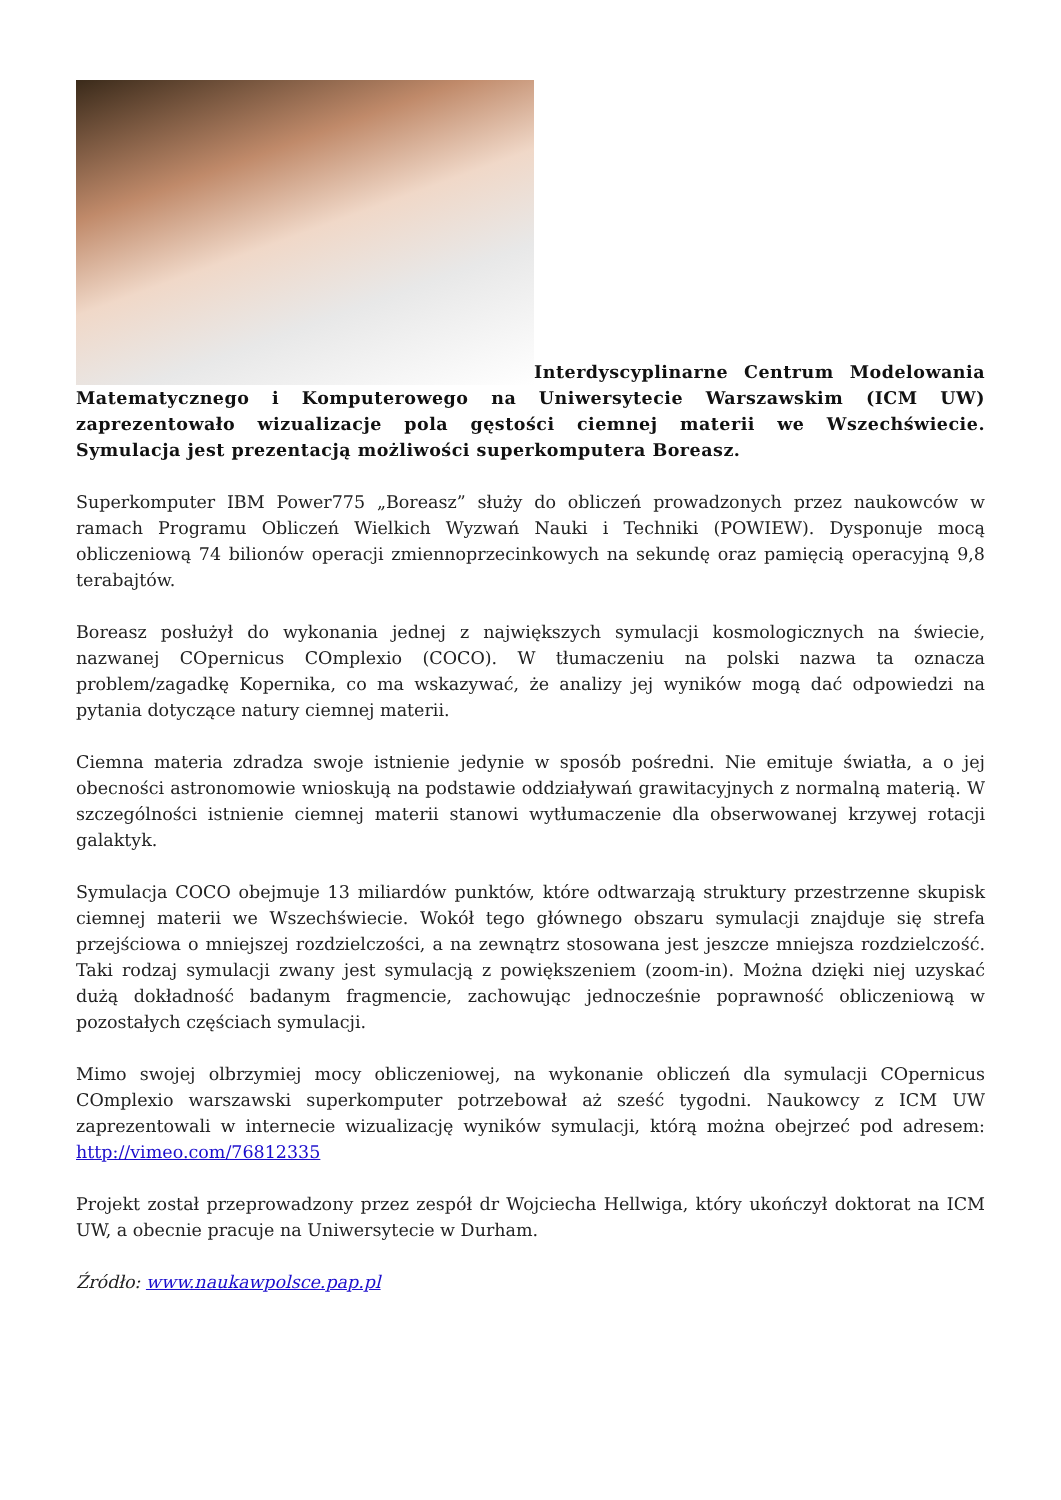Interdyscyplinarne Centrum Modelowania Matematycznego i Komputerowego na Uniwersytecie Warszawskim (ICM UW) zaprezentowało wizualizacje pola gęstości ciemnej materii we Wszechświecie. Symulacja jest prezentacją możliwości superkomputera Boreasz.
Superkomputer IBM Power775 „Boreasz” służy do obliczeń prowadzonych przez naukowców w ramach Programu Obliczeń Wielkich Wyzwań Nauki i Techniki (POWIEW). Dysponuje mocą obliczeniową 74 bilionów operacji zmiennoprzecinkowych na sekundę oraz pamięcią operacyjną 9,8 terabajtów.
Boreasz posłużył do wykonania jednej z największych symulacji kosmologicznych na świecie, nazwanej COpernicus COmplexio (COCO). W tłumaczeniu na polski nazwa ta oznacza problem/zagadkę Kopernika, co ma wskazywać, że analizy jej wyników mogą dać odpowiedzi na pytania dotyczące natury ciemnej materii.
Ciemna materia zdradza swoje istnienie jedynie w sposób pośredni. Nie emituje światła, a o jej obecności astronomowie wnioskują na podstawie oddziaływań grawitacyjnych z normalną materią. W szczególności istnienie ciemnej materii stanowi wytłumaczenie dla obserwowanej krzywej rotacji galaktyk.
Symulacja COCO obejmuje 13 miliardów punktów, które odtwarzają struktury przestrzenne skupisk ciemnej materii we Wszechświecie. Wokół tego głównego obszaru symulacji znajduje się strefa przejściowa o mniejszej rozdzielczości, a na zewnątrz stosowana jest jeszcze mniejsza rozdzielczość. Taki rodzaj symulacji zwany jest symulacją z powiększeniem (zoom-in). Można dzięki niej uzyskać dużą dokładność badanym fragmencie, zachowując jednocześnie poprawność obliczeniową w pozostałych częściach symulacji.
Mimo swojej olbrzymiej mocy obliczeniowej, na wykonanie obliczeń dla symulacji COpernicus COmplexio warszawski superkomputer potrzebował aż sześć tygodni. Naukowcy z ICM UW zaprezentowali w internecie wizualizację wyników symulacji, którą można obejrzeć pod adresem: http://vimeo.com/76812335
Projekt został przeprowadzony przez zespół dr Wojciecha Hellwiga, który ukończył doktorat na ICM UW, a obecnie pracuje na Uniwersytecie w Durham.
Źródło: www.naukawpolsce.pap.pl